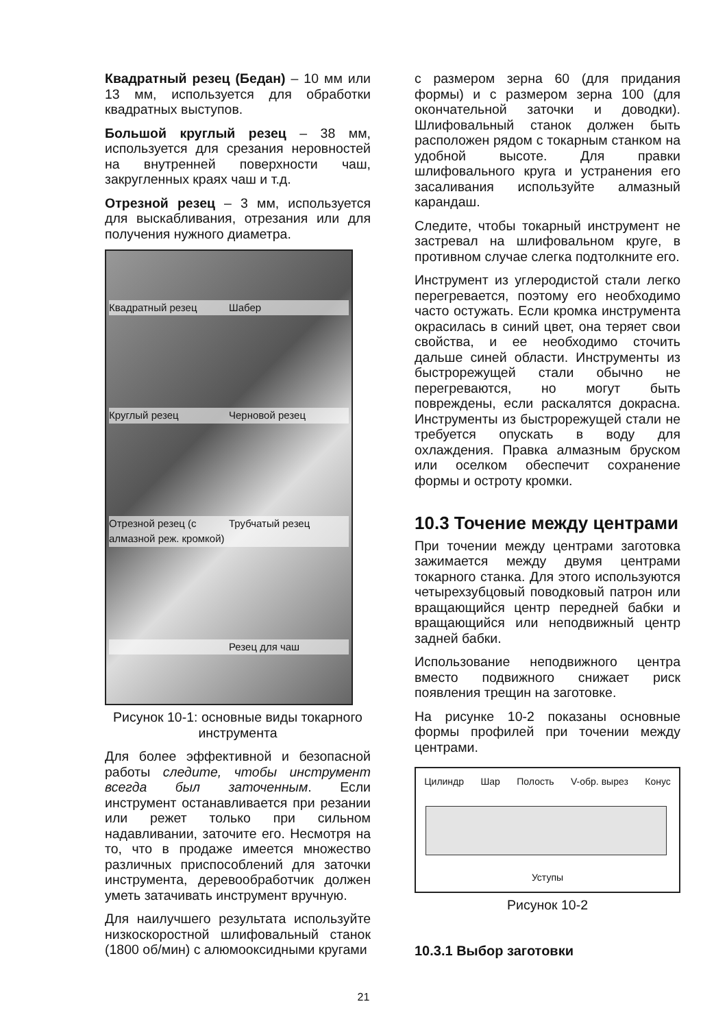Квадратный резец (Бедан) – 10 мм или 13 мм, используется для обработки квадратных выступов.
Большой круглый резец – 38 мм, используется для срезания неровностей на внутренней поверхности чаш, закругленных краях чаш и т.д.
Отрезной резец – 3 мм, используется для выскабливания, отрезания или для получения нужного диаметра.
Квадратный резец Шабер Круглый резец Черновой резец Отрезной резец (с алмазной реж. кромкой) Трубчатый резец Резец для чаш
Рисунок 10-1: основные виды токарного инструмента
Для более эффективной и безопасной работы следите, чтобы инструмент всегда был заточенным. Если инструмент останавливается при резании или режет только при сильном надавливании, заточите его. Несмотря на то, что в продаже имеется множество различных приспособлений для заточки инструмента, деревообработчик должен уметь затачивать инструмент вручную.
Для наилучшего результата используйте низкоскоростной шлифовальный станок (1800 об/мин) с алюмооксидными кругами
с размером зерна 60 (для придания формы) и с размером зерна 100 (для окончательной заточки и доводки). Шлифовальный станок должен быть расположен рядом с токарным станком на удобной высоте. Для правки шлифовального круга и устранения его засаливания используйте алмазный карандаш.
Следите, чтобы токарный инструмент не застревал на шлифовальном круге, в противном случае слегка подтолкните его.
Инструмент из углеродистой стали легко перегревается, поэтому его необходимо часто остужать. Если кромка инструмента окрасилась в синий цвет, она теряет свои свойства, и ее необходимо сточить дальше синей области. Инструменты из быстрорежущей стали обычно не перегреваются, но могут быть повреждены, если раскалятся докрасна. Инструменты из быстрорежущей стали не требуется опускать в воду для охлаждения. Правка алмазным бруском или оселком обеспечит сохранение формы и остроту кромки.
10.3 Точение между центрами
При точении между центрами заготовка зажимается между двумя центрами токарного станка. Для этого используются четырехзубцовый поводковый патрон или вращающийся центр передней бабки и вращающийся или неподвижный центр задней бабки.
Использование неподвижного центра вместо подвижного снижает риск появления трещин на заготовке.
На рисунке 10-2 показаны основные формы профилей при точении между центрами.
Цилиндр Шар Полость V-обр. вырез Конус
Уступы
Рисунок 10-2
10.3.1 Выбор заготовки
21